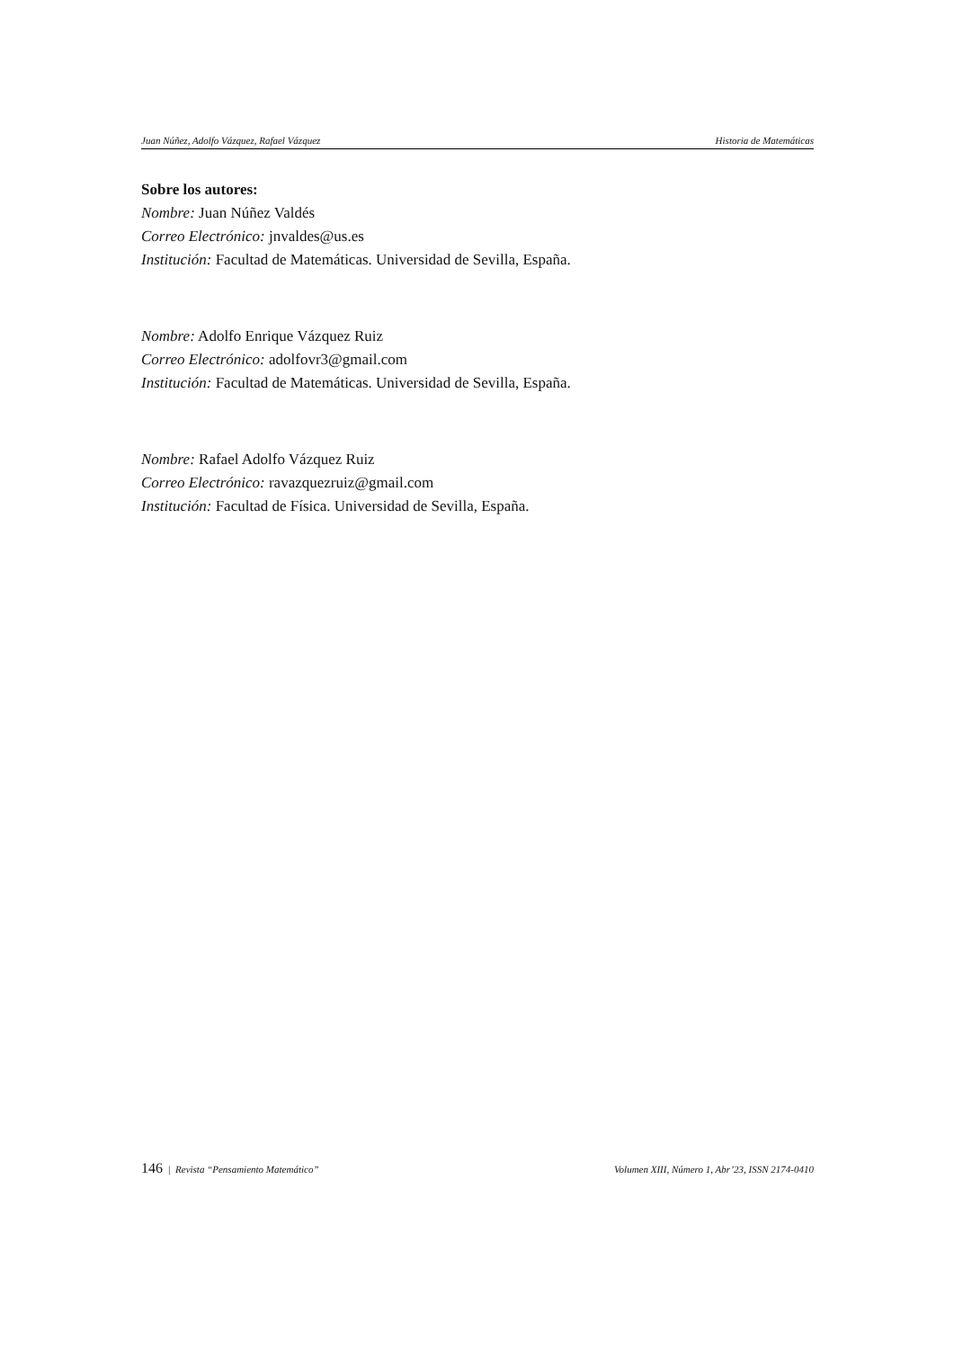Juan Núñez, Adolfo Vázquez, Rafael Vázquez Historia de Matemáticas
Sobre los autores:
Nombre: Juan Núñez Valdés
Correo Electrónico: jnvaldes@us.es
Institución: Facultad de Matemáticas. Universidad de Sevilla, España.
Nombre: Adolfo Enrique Vázquez Ruiz
Correo Electrónico: adolfovr3@gmail.com
Institución: Facultad de Matemáticas. Universidad de Sevilla, España.
Nombre: Rafael Adolfo Vázquez Ruiz
Correo Electrónico: ravazquezruiz@gmail.com
Institución: Facultad de Física. Universidad de Sevilla, España.
146 | Revista “Pensamiento Matemático” Volumen XIII, Número 1, Abr’23, ISSN 2174-0410